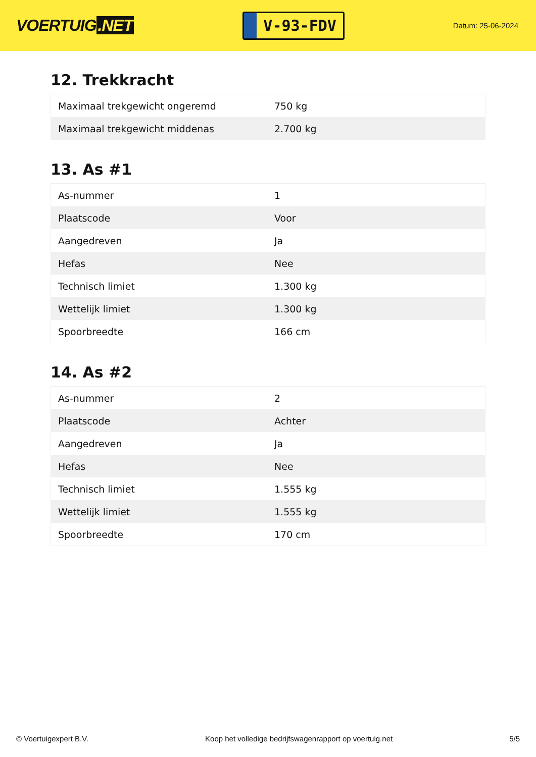VOERTUIG.NET
V-93-FDV
Datum: 25-06-2024
12. Trekkracht
| Maximaal trekgewicht ongeremd | 750 kg |
| Maximaal trekgewicht middenas | 2.700 kg |
13. As #1
| As-nummer | 1 |
| Plaatscode | Voor |
| Aangedreven | Ja |
| Hefas | Nee |
| Technisch limiet | 1.300 kg |
| Wettelijk limiet | 1.300 kg |
| Spoorbreedte | 166 cm |
14. As #2
| As-nummer | 2 |
| Plaatscode | Achter |
| Aangedreven | Ja |
| Hefas | Nee |
| Technisch limiet | 1.555 kg |
| Wettelijk limiet | 1.555 kg |
| Spoorbreedte | 170 cm |
© Voertuigexpert B.V. Koop het volledige bedrijfswagenrapport op voertuig.net 5/5